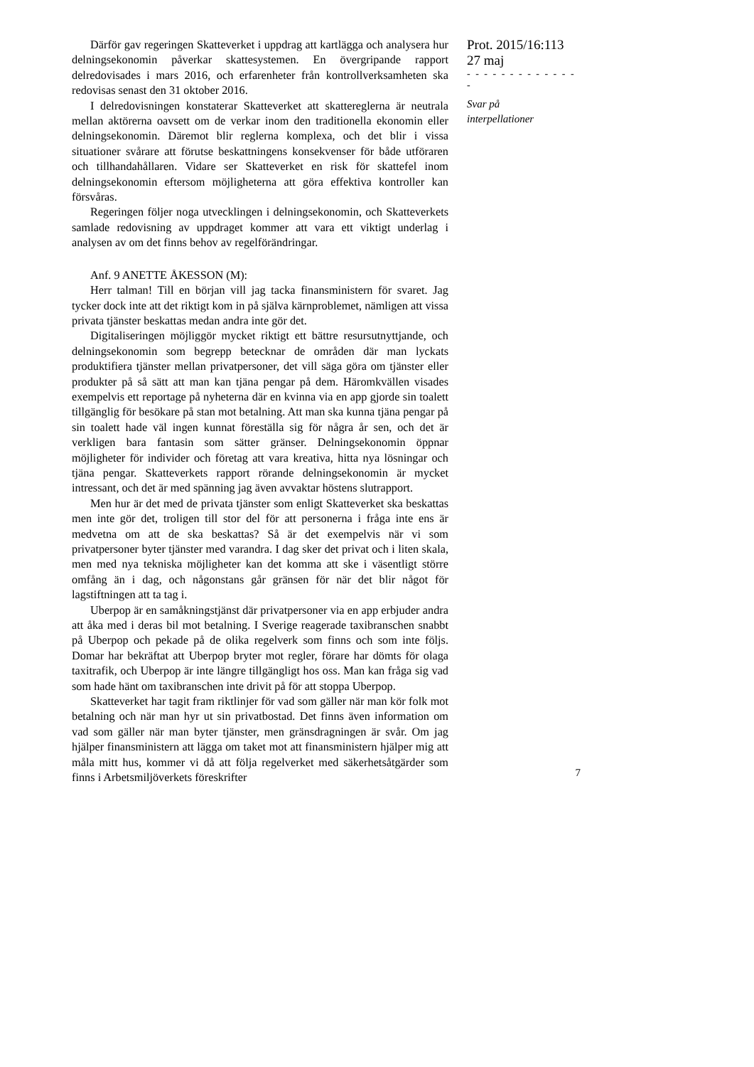Därför gav regeringen Skatteverket i uppdrag att kartlägga och analysera hur delningsekonomin påverkar skattesystemen. En övergripande rapport delredovisades i mars 2016, och erfarenheter från kontrollverksamheten ska redovisas senast den 31 oktober 2016.
I delredovisningen konstaterar Skatteverket att skattereglerna är neutrala mellan aktörerna oavsett om de verkar inom den traditionella ekonomin eller delningsekonomin. Däremot blir reglerna komplexa, och det blir i vissa situationer svårare att förutse beskattningens konsekvenser för både utföraren och tillhandahållaren. Vidare ser Skatteverket en risk för skattefel inom delningsekonomin eftersom möjligheterna att göra effektiva kontroller kan försvåras.
Regeringen följer noga utvecklingen i delningsekonomin, och Skatteverkets samlade redovisning av uppdraget kommer att vara ett viktigt underlag i analysen av om det finns behov av regelförändringar.
Anf. 9 ANETTE ÅKESSON (M):
Herr talman! Till en början vill jag tacka finansministern för svaret. Jag tycker dock inte att det riktigt kom in på själva kärnproblemet, nämligen att vissa privata tjänster beskattas medan andra inte gör det.
Digitaliseringen möjliggör mycket riktigt ett bättre resursutnyttjande, och delningsekonomin som begrepp betecknar de områden där man lyckats produktifiera tjänster mellan privatpersoner, det vill säga göra om tjänster eller produkter på så sätt att man kan tjäna pengar på dem. Häromkvällen visades exempelvis ett reportage på nyheterna där en kvinna via en app gjorde sin toalett tillgänglig för besökare på stan mot betalning. Att man ska kunna tjäna pengar på sin toalett hade väl ingen kunnat föreställa sig för några år sen, och det är verkligen bara fantasin som sätter gränser. Delningsekonomin öppnar möjligheter för individer och företag att vara kreativa, hitta nya lösningar och tjäna pengar. Skatteverkets rapport rörande delningsekonomin är mycket intressant, och det är med spänning jag även avvaktar höstens slutrapport.
Men hur är det med de privata tjänster som enligt Skatteverket ska beskattas men inte gör det, troligen till stor del för att personerna i fråga inte ens är medvetna om att de ska beskattas? Så är det exempelvis när vi som privatpersoner byter tjänster med varandra. I dag sker det privat och i liten skala, men med nya tekniska möjligheter kan det komma att ske i väsentligt större omfång än i dag, och någonstans går gränsen för när det blir något för lagstiftningen att ta tag i.
Uberpop är en samåkningstjänst där privatpersoner via en app erbjuder andra att åka med i deras bil mot betalning. I Sverige reagerade taxibranschen snabbt på Uberpop och pekade på de olika regelverk som finns och som inte följs. Domar har bekräftat att Uberpop bryter mot regler, förare har dömts för olaga taxitrafik, och Uberpop är inte längre tillgängligt hos oss. Man kan fråga sig vad som hade hänt om taxibranschen inte drivit på för att stoppa Uberpop.
Skatteverket har tagit fram riktlinjer för vad som gäller när man kör folk mot betalning och när man hyr ut sin privatbostad. Det finns även information om vad som gäller när man byter tjänster, men gränsdragningen är svår. Om jag hjälper finansministern att lägga om taket mot att finansministern hjälper mig att måla mitt hus, kommer vi då att följa regelverket med säkerhetsåtgärder som finns i Arbetsmiljöverkets föreskrifter
Prot. 2015/16:113
27 maj
- - - - - - - - - - - - - -
Svar på
interpellationer
7